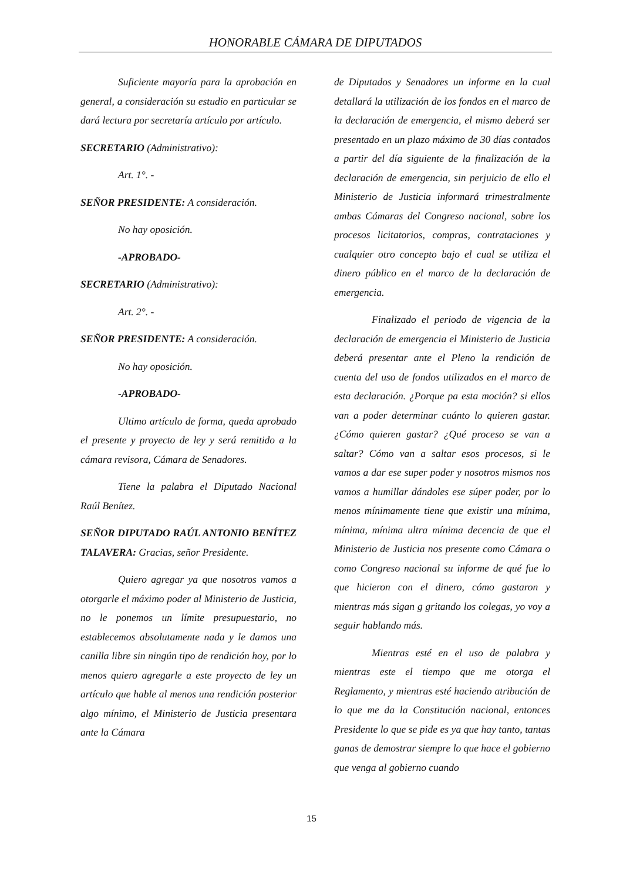HONORABLE CÁMARA DE DIPUTADOS
Suficiente mayoría para la aprobación en general, a consideración su estudio en particular se dará lectura por secretaría artículo por artículo.
SECRETARIO (Administrativo):
Art. 1°. -
SEÑOR PRESIDENTE: A consideración.
No hay oposición.
-APROBADO-
SECRETARIO (Administrativo):
Art. 2°. -
SEÑOR PRESIDENTE: A consideración.
No hay oposición.
-APROBADO-
Ultimo artículo de forma, queda aprobado el presente y proyecto de ley y será remitido a la cámara revisora, Cámara de Senadores.
Tiene la palabra el Diputado Nacional Raúl Benítez.
SEÑOR DIPUTADO RAÚL ANTONIO BENÍTEZ TALAVERA: Gracias, señor Presidente.
Quiero agregar ya que nosotros vamos a otorgarle el máximo poder al Ministerio de Justicia, no le ponemos un límite presupuestario, no establecemos absolutamente nada y le damos una canilla libre sin ningún tipo de rendición hoy, por lo menos quiero agregarle a este proyecto de ley un artículo que hable al menos una rendición posterior algo mínimo, el Ministerio de Justicia presentara ante la Cámara
de Diputados y Senadores un informe en la cual detallará la utilización de los fondos en el marco de la declaración de emergencia, el mismo deberá ser presentado en un plazo máximo de 30 días contados a partir del día siguiente de la finalización de la declaración de emergencia, sin perjuicio de ello el Ministerio de Justicia informará trimestralmente ambas Cámaras del Congreso nacional, sobre los procesos licitatorios, compras, contrataciones y cualquier otro concepto bajo el cual se utiliza el dinero público en el marco de la declaración de emergencia.
Finalizado el periodo de vigencia de la declaración de emergencia el Ministerio de Justicia deberá presentar ante el Pleno la rendición de cuenta del uso de fondos utilizados en el marco de esta declaración. ¿Porque pa esta moción? si ellos van a poder determinar cuánto lo quieren gastar. ¿Cómo quieren gastar? ¿Qué proceso se van a saltar? Cómo van a saltar esos procesos, si le vamos a dar ese super poder y nosotros mismos nos vamos a humillar dándoles ese súper poder, por lo menos mínimamente tiene que existir una mínima, mínima, mínima ultra mínima decencia de que el Ministerio de Justicia nos presente como Cámara o como Congreso nacional su informe de qué fue lo que hicieron con el dinero, cómo gastaron y mientras más sigan g gritando los colegas, yo voy a seguir hablando más.
Mientras esté en el uso de palabra y mientras este el tiempo que me otorga el Reglamento, y mientras esté haciendo atribución de lo que me da la Constitución nacional, entonces Presidente lo que se pide es ya que hay tanto, tantas ganas de demostrar siempre lo que hace el gobierno que venga al gobierno cuando
15